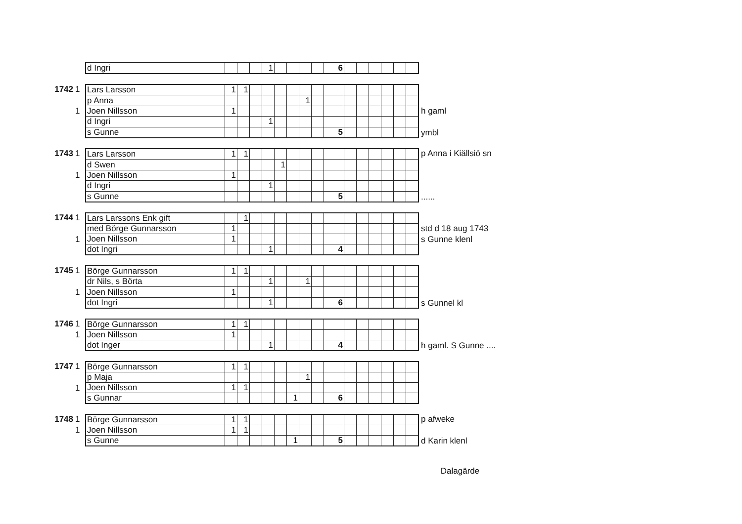| d Ingri | | | | 1 | | | | | 6 | | | | | | |
1742 1
1
| Lars Larsson | 1 | 1 | | | | | | | | | | | | | |
| p Anna | | | | | | | 1 | | | | | | | | |
| Joen Nillsson | 1 | | | | | | | | | | | | | | |
| d Ingri | | | | 1 | | | | | | | | | | | |
| s Gunne | | | | | | | | | 5 | | | | | | |
h gaml
ymbl
1743 1
1
| Lars Larsson | 1 | 1 | | | | | | | | | | | | | |
| d Swen | | | | | 1 | | | | | | | | | | |
| Joen Nillsson | 1 | | | | | | | | | | | | | | |
| d Ingri | | | | 1 | | | | | | | | | | | |
| s Gunne | | | | | | | | | 5 | | | | | | |
p Anna i Kiällsiö sn
......
1744 1
1
| Lars Larssons Enk gift | | 1 | | | | | | | | | | | | | |
| med Börge Gunnarsson | 1 | | | | | | | | | | | | | | |
| Joen Nillsson | 1 | | | | | | | | | | | | | | |
| dot Ingri | | | | 1 | | | | | 4 | | | | | | |
std d 18 aug 1743
s Gunne klenl
1745 1
1
| Börge Gunnarsson | 1 | 1 | | | | | | | | | | | | | |
| dr Nils, s Börta | | | | 1 | | | 1 | | | | | | | | |
| Joen Nillsson | 1 | | | | | | | | | | | | | | |
| dot Ingri | | | | 1 | | | | | 6 | | | | | | |
s Gunnel kl
1746 1
1
| Börge Gunnarsson | 1 | 1 | | | | | | | | | | | | | |
| Joen Nillsson | 1 | | | | | | | | | | | | | | |
| dot Inger | | | | 1 | | | | | 4 | | | | | | |
h gaml. S Gunne ....
1747 1
1
| Börge Gunnarsson | 1 | 1 | | | | | | | | | | | | | |
| p Maja | | | | | | | 1 | | | | | | | | |
| Joen Nillsson | 1 | 1 | | | | | | | | | | | | | |
| s Gunnar | | | | | | 1 | | | 6 | | | | | | |
1748 1
1
| Börge Gunnarsson | 1 | 1 | | | | | | | | | | | | | |
| Joen Nillsson | 1 | 1 | | | | | | | | | | | | | |
| s Gunne | | | | | | 1 | | | 5 | | | | | | |
p afweke
d Karin klenl
Dalagärde